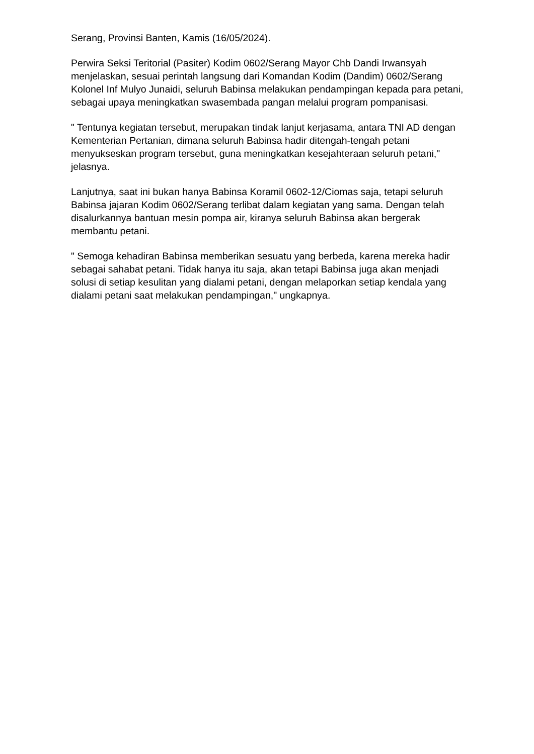Serang, Provinsi Banten, Kamis (16/05/2024).
Perwira Seksi Teritorial (Pasiter) Kodim 0602/Serang Mayor Chb Dandi Irwansyah menjelaskan, sesuai perintah langsung dari Komandan Kodim (Dandim) 0602/Serang Kolonel Inf Mulyo Junaidi, seluruh Babinsa melakukan pendampingan kepada para petani, sebagai upaya meningkatkan swasembada pangan melalui program pompanisasi.
" Tentunya kegiatan tersebut, merupakan tindak lanjut kerjasama, antara TNI AD dengan Kementerian Pertanian, dimana seluruh Babinsa hadir ditengah-tengah petani menyukseskan program tersebut, guna meningkatkan kesejahteraan seluruh petani," jelasnya.
Lanjutnya, saat ini bukan hanya Babinsa Koramil 0602-12/Ciomas saja, tetapi seluruh Babinsa jajaran Kodim 0602/Serang terlibat dalam kegiatan yang sama. Dengan telah disalurkannya bantuan mesin pompa air, kiranya seluruh Babinsa akan bergerak membantu petani.
" Semoga kehadiran Babinsa memberikan sesuatu yang berbeda, karena mereka hadir sebagai sahabat petani. Tidak hanya itu saja, akan tetapi Babinsa juga akan menjadi solusi di setiap kesulitan yang dialami petani, dengan melaporkan setiap kendala yang dialami petani saat melakukan pendampingan," ungkapnya.